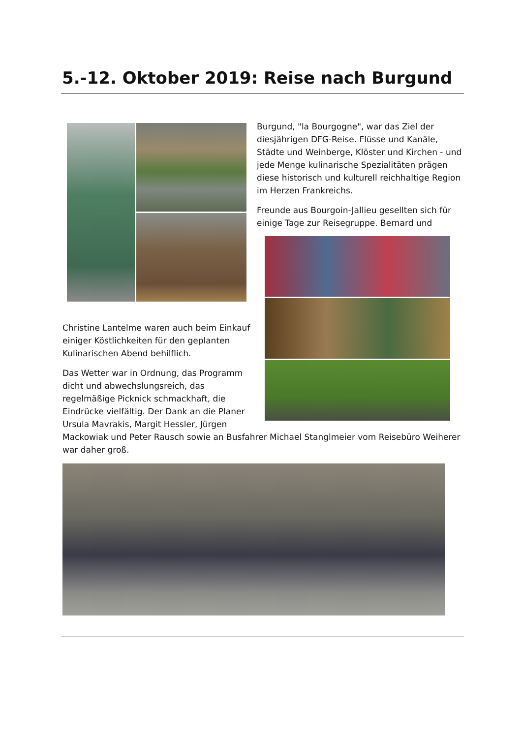5.-12. Oktober 2019: Reise nach Burgund
Burgund, "la Bourgogne", war das Ziel der diesjährigen DFG-Reise. Flüsse und Kanäle, Städte und Weinberge, Klöster und Kirchen - und jede Menge kulinarische Spezialitäten prägen diese historisch und kulturell reichhaltige Region im Herzen Frankreichs.
Freunde aus Bourgoin-Jallieu gesellten sich für einige Tage zur Reisegruppe. Bernard und
Christine Lantelme waren auch beim Einkauf einiger Köstlichkeiten für den geplanten Kulinarischen Abend behilflich.
Das Wetter war in Ordnung, das Programm dicht und abwechslungsreich, das regelmäßige Picknick schmackhaft, die Eindrücke vielfältig. Der Dank an die Planer Ursula Mavrakis, Margit Hessler, Jürgen
Mackowiak und Peter Rausch sowie an Busfahrer Michael Stanglmeier vom Reisebüro Weiherer war daher groß.